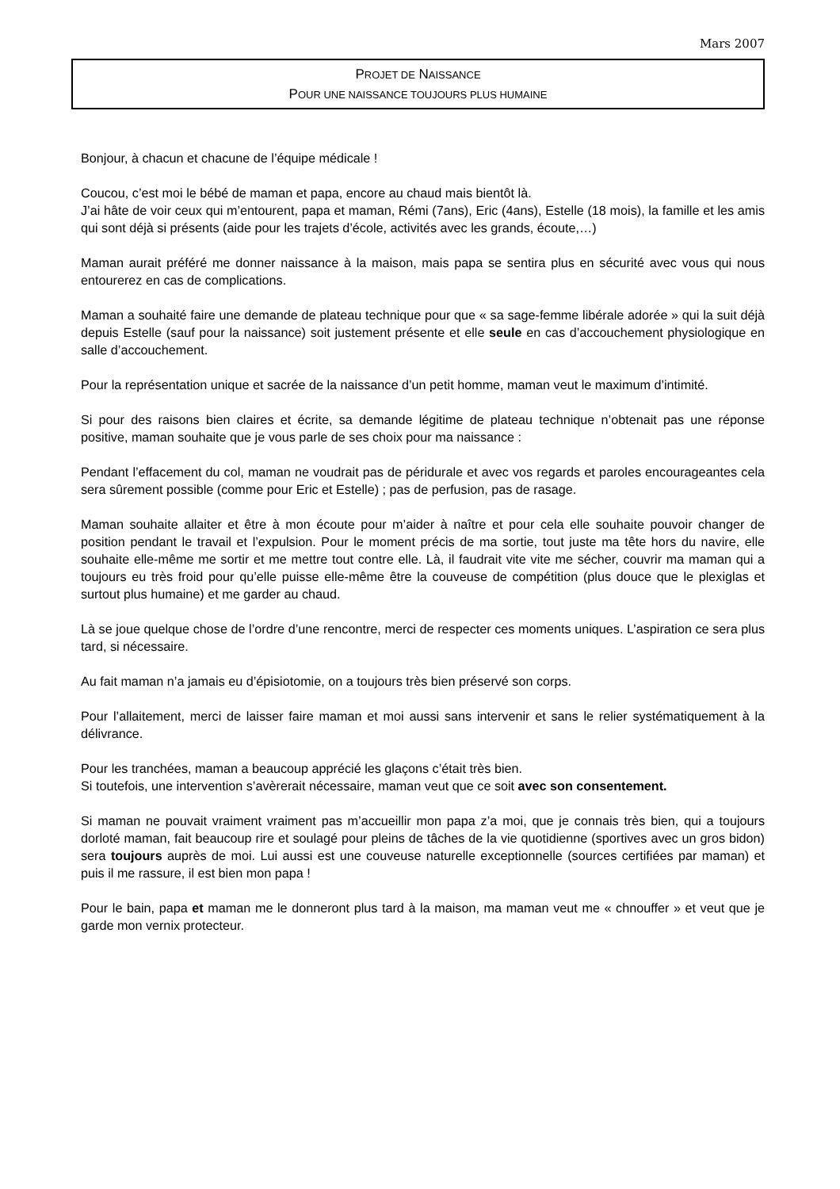Mars 2007
PROJET DE NAISSANCE
POUR UNE NAISSANCE TOUJOURS PLUS HUMAINE
Bonjour, à chacun et chacune de l’équipe médicale !
Coucou, c’est moi le bébé de maman et papa, encore au chaud mais bientôt là.
J’ai hâte de voir ceux qui m’entourent, papa et maman, Rémi (7ans), Eric (4ans), Estelle (18 mois), la famille et les amis qui sont déjà si présents (aide pour les trajets d’école, activités avec les grands, écoute,…)
Maman aurait préféré me donner naissance à la maison, mais papa se sentira plus en sécurité avec vous qui nous entourerez en cas de complications.
Maman a souhaité faire une demande de plateau technique pour que « sa sage-femme libérale adorée » qui la suit déjà depuis Estelle (sauf pour la naissance) soit justement présente et elle seule en cas d’accouchement physiologique en salle d’accouchement.
Pour la représentation unique et sacrée de la naissance d’un petit homme, maman veut le maximum d’intimité.
Si pour des raisons bien claires et écrite, sa demande légitime de plateau technique n’obtenait pas une réponse positive, maman souhaite que je vous parle de ses choix pour ma naissance :
Pendant l’effacement du col, maman ne voudrait pas de péridurale et avec vos regards et paroles encourageantes cela sera sûrement possible (comme pour Eric et Estelle) ; pas de perfusion, pas de rasage.
Maman souhaite allaiter et être à mon écoute pour m’aider à naître et pour cela elle souhaite pouvoir changer de position pendant le travail et l’expulsion. Pour le moment précis de ma sortie, tout juste ma tête hors du navire, elle souhaite elle-même me sortir et me mettre tout contre elle. Là, il faudrait vite vite me sécher, couvrir ma maman qui a toujours eu très froid pour qu’elle puisse elle-même être la couveuse de compétition (plus douce que le plexiglas et surtout plus humaine) et me garder au chaud.
Là se joue quelque chose de l’ordre d’une rencontre, merci de respecter ces moments uniques. L’aspiration ce sera plus tard, si nécessaire.
Au fait maman n’a jamais eu d’épisiotomie, on a toujours très bien préservé son corps.
Pour l’allaitement, merci de laisser faire maman et moi aussi sans intervenir et sans le relier systématiquement à la délivrance.
Pour les tranchées, maman a beaucoup apprécié les glaçons c’était très bien.
Si toutefois, une intervention s’avèrerait nécessaire, maman veut que ce soit avec son consentement.
Si maman ne pouvait vraiment vraiment pas m’accueillir mon papa z’a moi, que je connais très bien, qui a toujours dorloté maman, fait beaucoup rire et soulagé pour pleins de tâches de la vie quotidienne (sportives avec un gros bidon) sera toujours auprès de moi. Lui aussi est une couveuse naturelle exceptionnelle (sources certifiées par maman) et puis il me rassure, il est bien mon papa !
Pour le bain, papa et maman me le donneront plus tard à la maison, ma maman veut me « chnouffer » et veut que je garde mon vernix protecteur.